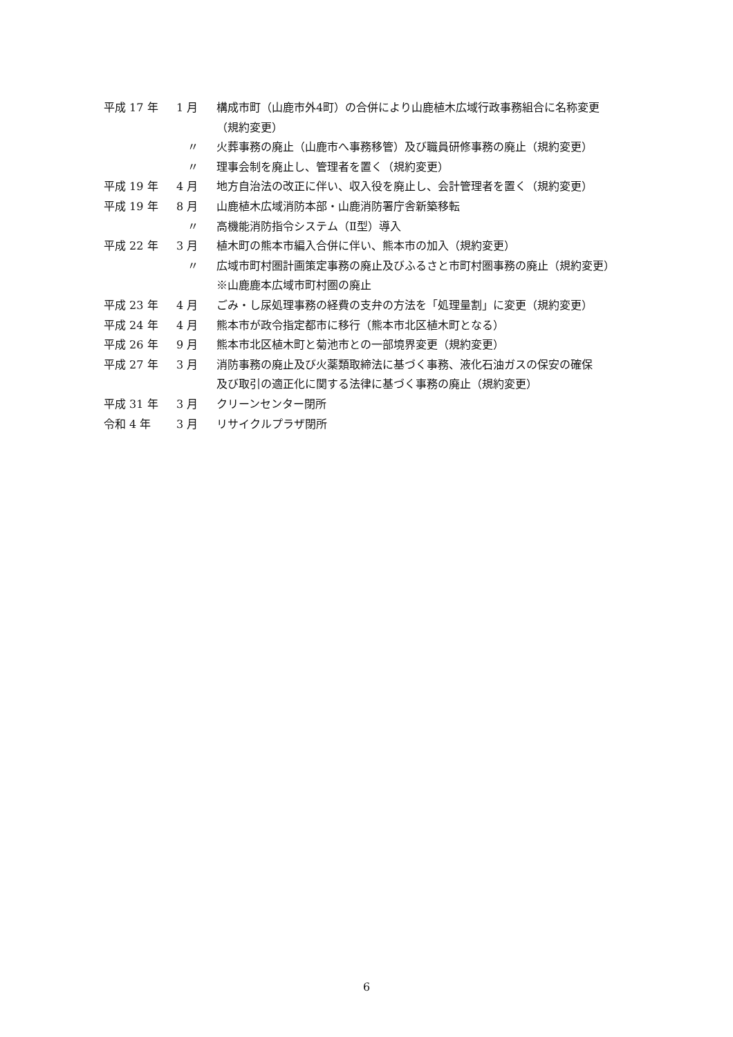| 平成 17 年 | 1 月 | 構成市町（山鹿市外4町）の合併により山鹿植木広域行政事務組合に名称変更 |
| | | （規約変更） |
| | 〃 | 火葬事務の廃止（山鹿市へ事務移管）及び職員研修事務の廃止（規約変更） |
| | 〃 | 理事会制を廃止し、管理者を置く（規約変更） |
| 平成 19 年 | 4 月 | 地方自治法の改正に伴い、収入役を廃止し、会計管理者を置く（規約変更） |
| 平成 19 年 | 8 月 | 山鹿植木広域消防本部・山鹿消防署庁舎新築移転 |
| | 〃 | 高機能消防指令システム（Ⅱ型）導入 |
| 平成 22 年 | 3 月 | 植木町の熊本市編入合併に伴い、熊本市の加入（規約変更） |
| | 〃 | 広域市町村圏計画策定事務の廃止及びふるさと市町村圏事務の廃止（規約変更） |
| | | ※山鹿鹿本広域市町村圏の廃止 |
| 平成 23 年 | 4 月 | ごみ・し尿処理事務の経費の支弁の方法を「処理量割」に変更（規約変更） |
| 平成 24 年 | 4 月 | 熊本市が政令指定都市に移行（熊本市北区植木町となる） |
| 平成 26 年 | 9 月 | 熊本市北区植木町と菊池市との一部境界変更（規約変更） |
| 平成 27 年 | 3 月 | 消防事務の廃止及び火薬類取締法に基づく事務、液化石油ガスの保安の確保 |
| | | 及び取引の適正化に関する法律に基づく事務の廃止（規約変更） |
| 平成 31 年 | 3 月 | クリーンセンター閉所 |
| 令和 4 年 | 3 月 | リサイクルプラザ閉所 |
6